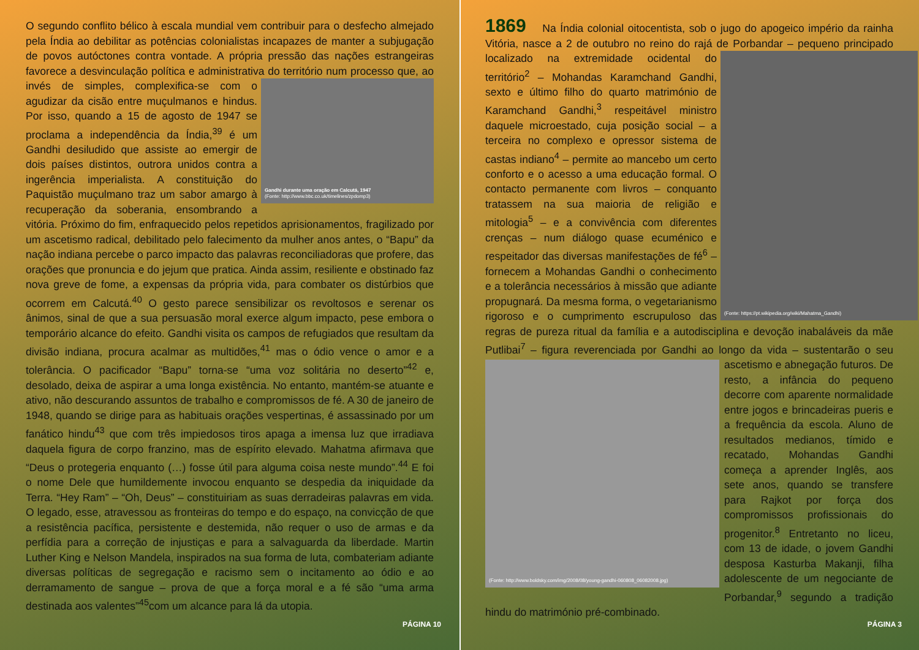O segundo conflito bélico à escala mundial vem contribuir para o desfecho almejado pela Índia ao debilitar as potências colonialistas incapazes de manter a subjugação de povos autóctones contra vontade. A própria pressão das nações estrangeiras favorece a desvinculação política e administrativa
Gandhi durante uma oração em Calcutá, 1947
(Fonte: http://www.bbc.co.uk/timelines/zpdomp3)
do território num processo que, ao invés de simples, complexifica-se com o agudizar da cisão entre muçulmanos e hindus. Por isso, quando a 15 de agosto de 1947 se proclama a independência da Índia,<sup>39</sup> é um Gandhi desiludido que assiste ao emergir de dois países distintos, outrora unidos contra a ingerência imperialista. A constituição do Paquistão muçulmano traz um sabor amargo à recuperação da soberania, ensombrando a vitória. Próximo do fim, enfraquecido pelos repetidos aprisionamentos, fragilizado por um ascetismo radical, debilitado pelo falecimento da mulher anos antes, o “Bapu” da nação indiana percebe o parco impacto das palavras reconciliadoras que profere, das orações que pronuncia e do jejum que pratica. Ainda assim, resiliente e obstinado faz nova greve de fome, a expensas da própria vida, para combater os distúrbios que ocorrem em Calcutá.<sup>40</sup> O gesto parece sensibilizar os revoltosos e serenar os ânimos, sinal de que a sua persuasão moral exerce algum impacto, pese embora o temporário alcance do efeito. Gandhi visita os campos de refugiados que resultam da divisão indiana, procura acalmar as multidões,<sup>41</sup> mas o ódio vence o amor e a tolerância. O pacificador “Bapu” torna-se “uma voz solitária no deserto”<sup>42</sup> e, desolado, deixa de aspirar a uma longa existência. No entanto, mantém-se atuante e ativo, não descurando assuntos de trabalho e compromissos de fé. A 30 de janeiro de 1948, quando se dirige para as habituais orações vespertinas, é assassinado por um fanático hindu<sup>43</sup> que com três impiedosos tiros apaga a imensa luz que irradiava daquela figura de corpo franzino, mas de espírito elevado. Mahatma afirmava que “Deus o protegeria enquanto (…) fosse útil para alguma coisa neste mundo”.<sup>44</sup> E foi o nome Dele que humildemente invocou enquanto se despedia da iniquidade da Terra. “Hey Ram” – “Oh, Deus” – constituiriam as suas derradeiras palavras em vida. O legado, esse, atravessou as fronteiras do tempo e do espaço, na convicção de que a resistência pacífica, persistente e destemida, não requer o uso de armas e da perfídia para a correção de injustiças e para a salvaguarda da liberdade. Martin Luther King e Nelson Mandela, inspirados na sua forma de luta, combateriam adiante diversas políticas de segregação e racismo sem o incitamento ao ódio e ao derramamento de sangue – prova de que a força moral e a fé são “uma arma destinada aos valentes”<sup>45</sup>com um alcance para lá da utopia.
PÁGINA 10
1869 Na Índia colonial oitocentista, sob o jugo do apogeico império da rainha Vitória, nasce a 2 de outubro no reino do rajá de Porbandar – pequeno principado
(Fonte: https://pt.wikipedia.org/wiki/Mahatma_Gandhi)
localizado na extremidade ocidental do território<sup>2</sup> – Mohandas Karamchand Gandhi, sexto e último filho do quarto matrimónio de Karamchand Gandhi,<sup>3</sup> respeitável ministro daquele microestado, cuja posição social – a terceira no complexo e opressor sistema de castas indiano<sup>4</sup> – permite ao mancebo um certo conforto e o acesso a uma educação formal. O contacto permanente com livros – conquanto tratassem na sua maioria de religião e mitologia<sup>5</sup> – e a convivência com diferentes crenças – num diálogo quase ecuménico e respeitador das diversas manifestações de fé<sup>6</sup> – fornecem a Mohandas Gandhi o conhecimento e a tolerância necessários à missão que adiante propugnará. Da mesma forma, o vegetarianismo rigoroso e o cumprimento escrupuloso das regras de pureza ritual da família e a autodisciplina e devoção inabaláveis da mãe Putlibai<sup>7</sup> – figura reverenciada por Gandhi ao longo da vida – sustentarão o seu ascetismo e abnegação futuros.
(Fonte: http://www.boldsky.com/img/2008/08/young-gandhi-060808_06082008.jpg)
De resto, a infância do pequeno decorre com aparente normalidade entre jogos e brincadeiras pueris e a frequência da escola. Aluno de resultados medianos, tímido e recatado, Mohandas Gandhi começa a aprender Inglês, aos sete anos, quando se transfere para Rajkot por força dos compromissos profissionais do progenitor.<sup>8</sup> Entretanto no liceu, com 13 de idade, o jovem Gandhi desposa Kasturba Makanji, filha adolescente de um negociante de Porbandar,<sup>9</sup> segundo a tradição hindu do matrimónio pré-combinado.
PÁGINA 3